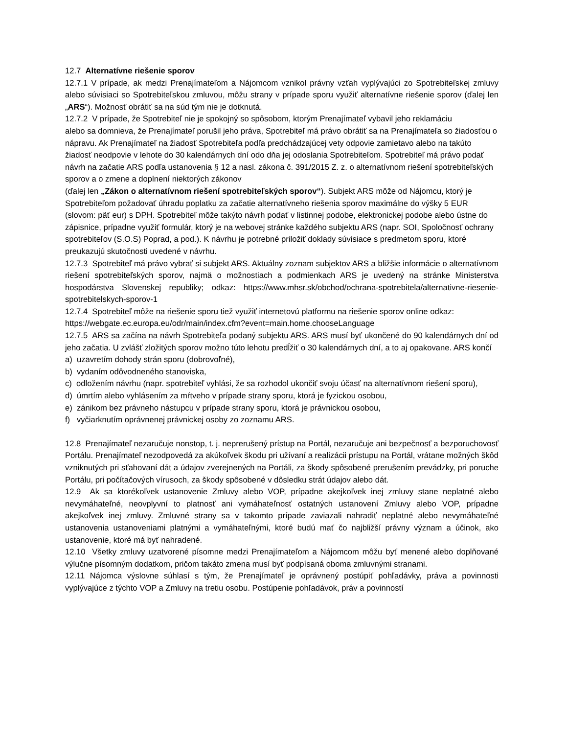12.7 Alternatívne riešenie sporov
12.7.1 V prípade, ak medzi Prenajímateľom a Nájomcom vznikol právny vzťah vyplývajúci zo Spotrebiteľskej zmluvy alebo súvisiaci so Spotrebiteľskou zmluvou, môžu strany v prípade sporu využiť alternatívne riešenie sporov (ďalej len „ARS“). Možnosť obrátiť sa na súd tým nie je dotknutá.
12.7.2 V prípade, že Spotrebiteľ nie je spokojný so spôsobom, ktorým Prenajímateľ vybavil jeho reklamáciu
alebo sa domnieva, že Prenajímateľ porušil jeho práva, Spotrebiteľ má právo obrátiť sa na Prenajímateľa so žiadosťou o nápravu. Ak Prenajímateľ na žiadosť Spotrebiteľa podľa predchádzajúcej vety odpovie zamietavo alebo na takúto žiadosť neodpovie v lehote do 30 kalendárnych dní odo dňa jej odoslania Spotrebiteľom. Spotrebiteľ má právo podať návrh na začatie ARS podľa ustanovenia § 12 a nasl. zákona č. 391/2015 Z. z. o alternatívnom riešení spotrebiteľských sporov a o zmene a doplnení niektorých zákonov
(ďalej len „Zákon o alternatívnom riešení spotrebiteľských sporov“). Subjekt ARS môže od Nájomcu, ktorý je Spotrebiteľom požadovať úhradu poplatku za začatie alternatívneho riešenia sporov maximálne do výšky 5 EUR (slovom: päť eur) s DPH. Spotrebiteľ môže takýto návrh podať v listinnej podobe, elektronickej podobe alebo ústne do zápisnice, prípadne využiť formulár, ktorý je na webovej stránke každého subjektu ARS (napr. SOI, Spoločnosť ochrany spotrebiteľov (S.O.S) Poprad, a pod.). K návrhu je potrebné priložiť doklady súvisiace s predmetom sporu, ktoré preukazujú skutočnosti uvedené v návrhu.
12.7.3 Spotrebiteľ má právo vybrať si subjekt ARS. Aktuálny zoznam subjektov ARS a bližšie informácie o alternatívnom riešení spotrebiteľských sporov, najmä o možnostiach a podmienkach ARS je uvedený na stránke Ministerstva hospodárstva Slovenskej republiky; odkaz: https://www.mhsr.sk/obchod/ochrana-spotrebitela/alternativne-riesenie-spotrebitelskych-sporov-1
12.7.4 Spotrebiteľ môže na riešenie sporu tiež využiť internetovú platformu na riešenie sporov online odkaz: https://webgate.ec.europa.eu/odr/main/index.cfm?event=main.home.chooseLanguage
12.7.5 ARS sa začína na návrh Spotrebiteľa podaný subjektu ARS. ARS musí byť ukončené do 90 kalendárnych dní od jeho začatia. U zvlášť zložitých sporov možno túto lehotu predĺžiť o 30 kalendárnych dní, a to aj opakovane. ARS končí
a) uzavretím dohody strán sporu (dobrovoľné),
b) vydaním odôvodneného stanoviska,
c) odložením návrhu (napr. spotrebiteľ vyhlási, že sa rozhodol ukončiť svoju účasť na alternatívnom riešení sporu),
d) úmrtím alebo vyhlásením za mŕtveho v prípade strany sporu, ktorá je fyzickou osobou,
e) zánikom bez právneho nástupcu v prípade strany sporu, ktorá je právnickou osobou,
f) vyčiarknutím oprávnenej právnickej osoby zo zoznamu ARS.
12.8 Prenajímateľ nezaručuje nonstop, t. j. neprerušený prístup na Portál, nezaručuje ani bezpečnosť a bezporuchovosť Portálu. Prenajímateľ nezodpovedá za akúkoľvek škodu pri užívaní a realizácii prístupu na Portál, vrátane možných škôd vzniknutých pri sťahovaní dát a údajov zverejnených na Portáli, za škody spôsobené prerušením prevádzky, pri poruche Portálu, pri počítačových vírusoch, za škody spôsobené v dôsledku strát údajov alebo dát.
12.9 Ak sa ktorékoľvek ustanovenie Zmluvy alebo VOP, prípadne akejkoľvek inej zmluvy stane neplatné alebo nevymáhateľné, neovplyvní to platnosť ani vymáhateľnosť ostatných ustanovení Zmluvy alebo VOP, prípadne akejkoľvek inej zmluvy. Zmluvné strany sa v takomto prípade zaviazali nahradiť neplatné alebo nevymáhateľné ustanovenia ustanoveniami platnými a vymáhateľnými, ktoré budú mať čo najbližší právny význam a účinok, ako ustanovenie, ktoré má byť nahradené.
12.10 Všetky zmluvy uzatvorené písomne medzi Prenajímateľom a Nájomcom môžu byť menené alebo doplňované výlučne písomným dodatkom, pričom takáto zmena musí byť podpísaná oboma zmluvnými stranami.
12.11 Nájomca výslovne súhlasí s tým, že Prenajímateľ je oprávnený postúpiť pohľadávky, práva a povinnosti vyplývajúce z týchto VOP a Zmluvy na tretiu osobu. Postúpenie pohľadávok, práv a povinností